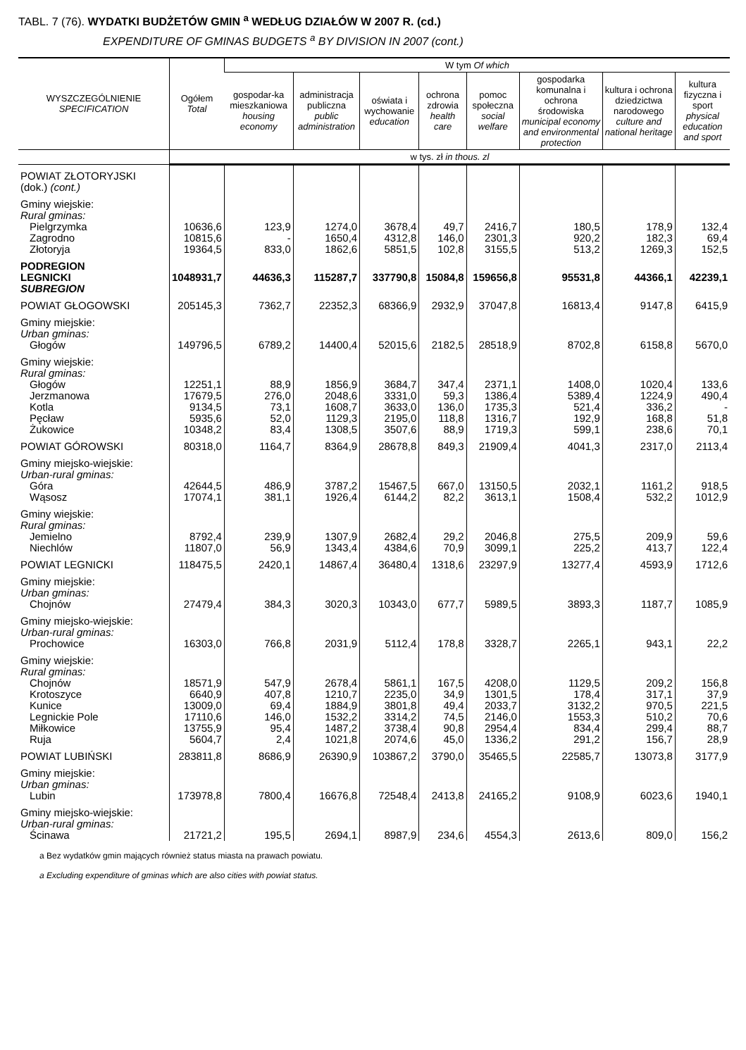TABL. 7 (76). WYDATKI BUDŻETÓW GMIN <sup>a</sup> WEDŁUG DZIAŁÓW W 2007 R. (cd.)
EXPENDITURE OF GMINAS BUDGETS <sup>a</sup> BY DIVISION IN 2007 (cont.)
| WYSZCZEGÓLNIENIE SPECIFICATION | Ogółem Total | W tym Of which | | | | | | | |
| --- | --- | --- | --- | --- | --- | --- | --- | --- | --- |
| | | gospodar-ka mieszkaniowa housing economy | administracja publiczna public administration | oświata i wychowanie education | ochrona zdrowia health care | pomoc społeczna social welfare | gospodarka komunalna i ochrona środowiska municipal economy and environmental protection | kultura i ochrona dziedzictwa narodowego culture and national heritage | kultura fizyczna i sport physical education and sport |
| | w tys. zł in thous. zl | | | | | | | | |
| POWIAT ZŁOTORYJSKI (dok.) (cont.) | | | | | | | | | |
| Gminy wiejskie: Rural gminas: | | | | | | | | | |
| Pielgrzymka | 10636,6 | 123,9 | 1274,0 | 3678,4 | 49,7 | 2416,7 | 180,5 | 178,9 | 132,4 |
| Zagrodno | 10815,6 | - | 1650,4 | 4312,8 | 146,0 | 2301,3 | 920,2 | 182,3 | 69,4 |
| Złotoryja | 19364,5 | 833,0 | 1862,6 | 5851,5 | 102,8 | 3155,5 | 513,2 | 1269,3 | 152,5 |
| PODREGION LEGNICKI SUBREGION | 1048931,7 | 44636,3 | 115287,7 | 337790,8 | 15084,8 | 159656,8 | 95531,8 | 44366,1 | 42239,1 |
| POWIAT GŁOGOWSKI | 205145,3 | 7362,7 | 22352,3 | 68366,9 | 2932,9 | 37047,8 | 16813,4 | 9147,8 | 6415,9 |
| Gminy miejskie: Urban gminas: | | | | | | | | | |
| Głogów | 149796,5 | 6789,2 | 14400,4 | 52015,6 | 2182,5 | 28518,9 | 8702,8 | 6158,8 | 5670,0 |
| Gminy wiejskie: Rural gminas: | | | | | | | | | |
| Głogów | 12251,1 | 88,9 | 1856,9 | 3684,7 | 347,4 | 2371,1 | 1408,0 | 1020,4 | 133,6 |
| Jerzmanowa | 17679,5 | 276,0 | 2048,6 | 3331,0 | 59,3 | 1386,4 | 5389,4 | 1224,9 | 490,4 |
| Kotla | 9134,5 | 73,1 | 1608,7 | 3633,0 | 136,0 | 1735,3 | 521,4 | 336,2 | - |
| Pęcław | 5935,6 | 52,0 | 1129,3 | 2195,0 | 118,8 | 1316,7 | 192,9 | 168,8 | 51,8 |
| Żukowice | 10348,2 | 83,4 | 1308,5 | 3507,6 | 88,9 | 1719,3 | 599,1 | 238,6 | 70,1 |
| POWIAT GÓROWSKI | 80318,0 | 1164,7 | 8364,9 | 28678,8 | 849,3 | 21909,4 | 4041,3 | 2317,0 | 2113,4 |
| Gminy miejsko-wiejskie: Urban-rural gminas: | | | | | | | | | |
| Góra | 42644,5 | 486,9 | 3787,2 | 15467,5 | 667,0 | 13150,5 | 2032,1 | 1161,2 | 918,5 |
| Wąsosz | 17074,1 | 381,1 | 1926,4 | 6144,2 | 82,2 | 3613,1 | 1508,4 | 532,2 | 1012,9 |
| Gminy wiejskie: Rural gminas: | | | | | | | | | |
| Jemielno | 8792,4 | 239,9 | 1307,9 | 2682,4 | 29,2 | 2046,8 | 275,5 | 209,9 | 59,6 |
| Niechlów | 11807,0 | 56,9 | 1343,4 | 4384,6 | 70,9 | 3099,1 | 225,2 | 413,7 | 122,4 |
| POWIAT LEGNICKI | 118475,5 | 2420,1 | 14867,4 | 36480,4 | 1318,6 | 23297,9 | 13277,4 | 4593,9 | 1712,6 |
| Gminy miejskie: Urban gminas: | | | | | | | | | |
| Chojnów | 27479,4 | 384,3 | 3020,3 | 10343,0 | 677,7 | 5989,5 | 3893,3 | 1187,7 | 1085,9 |
| Gminy miejsko-wiejskie: Urban-rural gminas: | | | | | | | | | |
| Prochowice | 16303,0 | 766,8 | 2031,9 | 5112,4 | 178,8 | 3328,7 | 2265,1 | 943,1 | 22,2 |
| Gminy wiejskie: Rural gminas: | | | | | | | | | |
| Chojnów | 18571,9 | 547,9 | 2678,4 | 5861,1 | 167,5 | 4208,0 | 1129,5 | 209,2 | 156,8 |
| Krotoszyce | 6640,9 | 407,8 | 1210,7 | 2235,0 | 34,9 | 1301,5 | 178,4 | 317,1 | 37,9 |
| Kunice | 13009,0 | 69,4 | 1884,9 | 3801,8 | 49,4 | 2033,7 | 3132,2 | 970,5 | 221,5 |
| Legnickie Pole | 17110,6 | 146,0 | 1532,2 | 3314,2 | 74,5 | 2146,0 | 1553,3 | 510,2 | 70,6 |
| Miłkowice | 13755,9 | 95,4 | 1487,2 | 3738,4 | 90,8 | 2954,4 | 834,4 | 299,4 | 88,7 |
| Ruja | 5604,7 | 2,4 | 1021,8 | 2074,6 | 45,0 | 1336,2 | 291,2 | 156,7 | 28,9 |
| POWIAT LUBIŃSKI | 283811,8 | 8686,9 | 26390,9 | 103867,2 | 3790,0 | 35465,5 | 22585,7 | 13073,8 | 3177,9 |
| Gminy miejskie: Urban gminas: | | | | | | | | | |
| Lubin | 173978,8 | 7800,4 | 16676,8 | 72548,4 | 2413,8 | 24165,2 | 9108,9 | 6023,6 | 1940,1 |
| Gminy miejsko-wiejskie: Urban-rural gminas: | | | | | | | | | |
| Ścinawa | 21721,2 | 195,5 | 2694,1 | 8987,9 | 234,6 | 4554,3 | 2613,6 | 809,0 | 156,2 |
a Bez wydatków gmin mających również status miasta na prawach powiatu.
a Excluding expenditure of gminas which are also cities with powiat status.